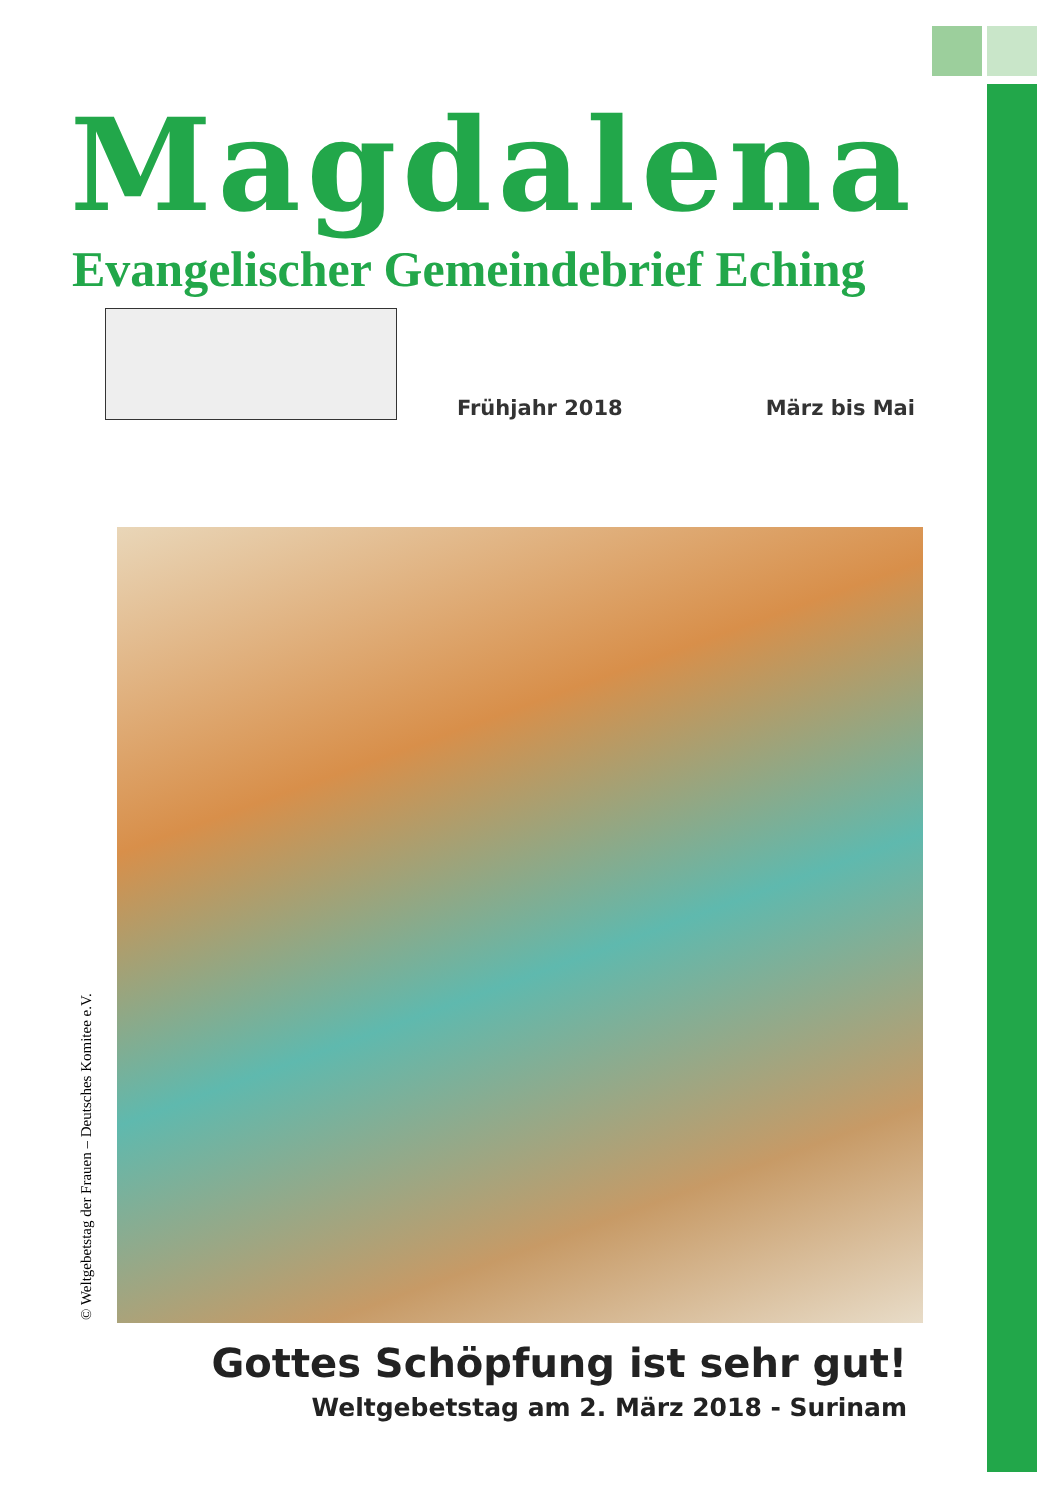Magdalena
Evangelischer Gemeindebrief Eching
Frühjahr 2018 März bis Mai
© Weltgebetstag der Frauen – Deutsches Komitee e.V.
Gottes Schöpfung ist sehr gut!
Weltgebetstag am 2. März 2018 - Surinam